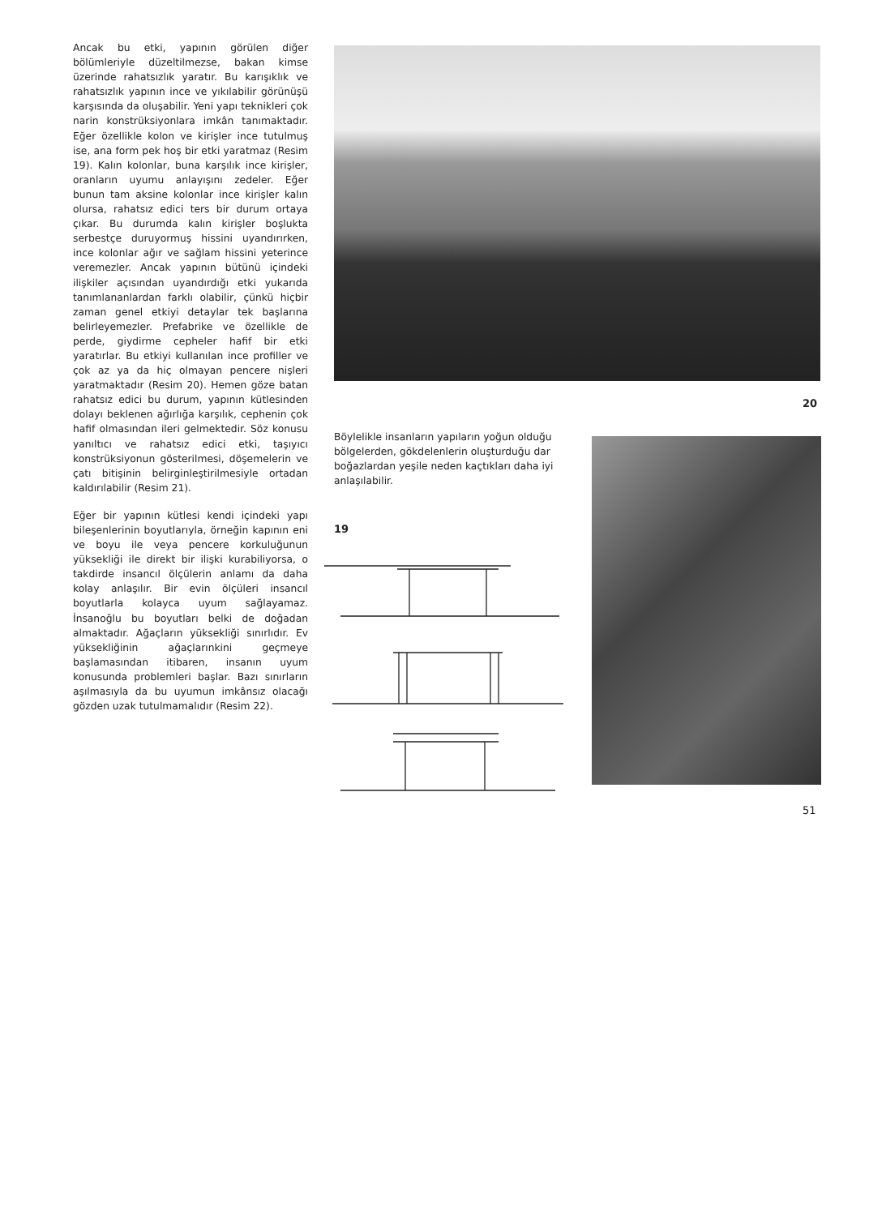Ancak bu etki, yapının görülen diğer bölümleriyle düzeltilmezse, bakan kimse üzerinde rahatsızlık yaratır. Bu karışıklık ve rahatsızlık yapının ince ve yıkılabilir görünüşü karşısında da oluşabilir. Yeni yapı teknikleri çok narin konstrüksiyonlara imkân tanımaktadır. Eğer özellikle kolon ve kirişler ince tutulmuş ise, ana form pek hoş bir etki yaratmaz (Resim 19). Kalın kolonlar, buna karşılık ince kirişler, oranların uyumu anlayışını zedeler. Eğer bunun tam aksine kolonlar ince kirişler kalın olursa, rahatsız edici ters bir durum ortaya çıkar. Bu durumda kalın kirişler boşlukta serbestçe duruyormuş hissini uyandırırken, ince kolonlar ağır ve sağlam hissini yeterince veremezler. Ancak yapının bütünü içindeki ilişkiler açısından uyandırdığı etki yukarıda tanımlananlardan farklı olabilir, çünkü hiçbir zaman genel etkiyi detaylar tek başlarına belirleyemezler. Prefabrike ve özellikle de perde, giydirme cepheler hafif bir etki yaratırlar. Bu etkiyi kullanılan ince profiller ve çok az ya da hiç olmayan pencere nişleri yaratmaktadır (Resim 20). Hemen göze batan rahatsız edici bu durum, yapının kütlesinden dolayı beklenen ağırlığa karşılık, cephenin çok hafif olmasından ileri gelmektedir. Söz konusu yanıltıcı ve rahatsız edici etki, taşıyıcı konstrüksiyonun gösterilmesi, döşemelerin ve çatı bitişinin belirginleştirilmesiyle ortadan kaldırılabilir (Resim 21).
Eğer bir yapının kütlesi kendi içindeki yapı bileşenlerinin boyutlarıyla, örneğin kapının eni ve boyu ile veya pencere korkuluğunun yüksekliği ile direkt bir ilişki kurabiliyorsa, o takdirde insancıl ölçülerin anlamı da daha kolay anlaşılır. Bir evin ölçüleri insancıl boyutlarla kolayca uyum sağlayamaz. İnsanoğlu bu boyutları belki de doğadan almaktadır. Ağaçların yüksekliği sınırlıdır. Ev yüksekliğinin ağaçlarınkini geçmeye başlamasından itibaren, insanın uyum konusunda problemleri başlar. Bazı sınırların aşılmasıyla da bu uyumun imkânsız olacağı gözden uzak tutulmamalıdır (Resim 22).
20
Böylelikle insanların yapıların yoğun olduğu bölgelerden, gökdelenlerin oluşturduğu dar boğazlardan yeşile neden kaçtıkları daha iyi anlaşılabilir.
19
51